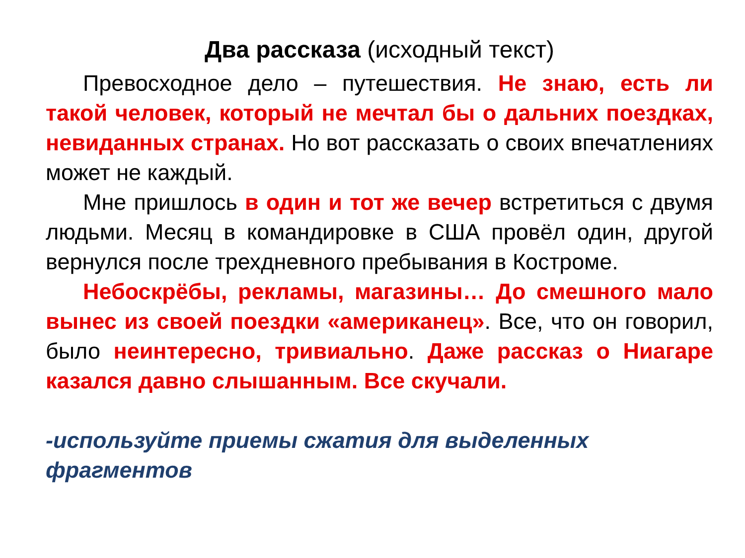Два рассказа (исходный текст)
Превосходное дело – путешествия. Не знаю, есть ли такой человек, который не мечтал бы о дальних поездках, невиданных странах. Но вот рассказать о своих впечатлениях может не каждый.
Мне пришлось в один и тот же вечер встретиться с двумя людьми. Месяц в командировке в США провёл один, другой вернулся после трехдневного пребывания в Костроме.
Небоскрёбы, рекламы, магазины… До смешного мало вынес из своей поездки «американец». Все, что он говорил, было неинтересно, тривиально. Даже рассказ о Ниагаре казался давно слышанным. Все скучали.
-используйте приемы сжатия для выделенных фрагментов